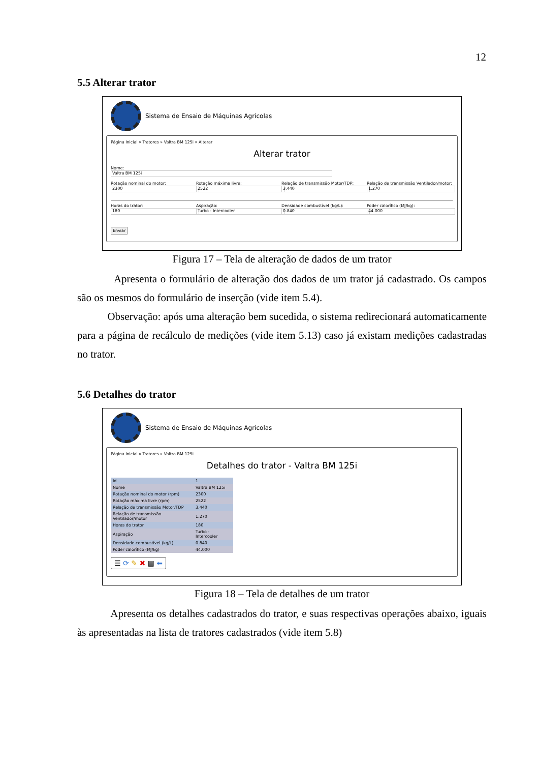12
5.5 Alterar trator
Sistema de Ensaio de Máquinas Agrícolas
Página Inicial » Tratores » Valtra BM 125i » Alterar
Alterar trator
Nome:
Valtra BM 125i
Rotação nominal do motor:
2300
Rotação máxima livre:
2522
Relação de transmissão Motor/TDP:
3.440
Relação de transmissão Ventilador/motor:
1.270
Horas do trator:
180
Aspiração:
Turbo - Intercooler
Densidade combustível (kg/L):
0.840
Poder calorífico (MJ/kg):
44.000
Enviar
Figura 17 – Tela de alteração de dados de um trator
Apresenta o formulário de alteração dos dados de um trator já cadastrado. Os campos são os mesmos do formulário de inserção (vide item 5.4).
Observação: após uma alteração bem sucedida, o sistema redirecionará automaticamente para a página de recálculo de medições (vide item 5.13) caso já existam medições cadastradas no trator.
5.6 Detalhes do trator
Sistema de Ensaio de Máquinas Agrícolas
Página Inicial » Tratores » Valtra BM 125i
Detalhes do trator - Valtra BM 125i
| Id | 1 |
| Nome | Valtra BM 125i |
| Rotação nominal do motor (rpm) | 2300 |
| Rotação máxima livre (rpm) | 2522 |
| Relação de transmissão Motor/TDP | 3.440 |
| Relação de transmissão Ventilador/motor | 1.270 |
| Horas do trator | 180 |
| Aspiração | Turbo - Intercooler |
| Densidade combustível (kg/L) | 0.840 |
| Poder calorífico (MJ/kg) | 44.000 |
☰ ⟳ ✎ ✖ ▤ ⬅
Figura 18 – Tela de detalhes de um trator
Apresenta os detalhes cadastrados do trator, e suas respectivas operações abaixo, iguais às apresentadas na lista de tratores cadastrados (vide item 5.8)